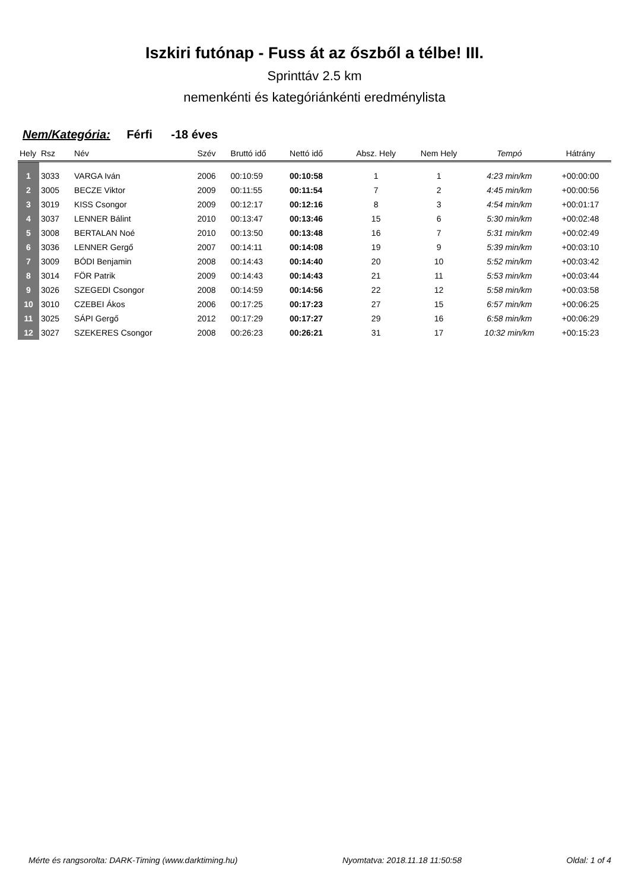Iszkiri futónap - Fuss át az őszből a télbe! III.
Sprinttáv 2.5 km
nemenkénti és kategóriánkénti eredménylista
Nem/Kategória: Férfi -18 éves
| Hely | Rsz | Név | Szév | Bruttó idő | Nettó idő | Absz. Hely | Nem Hely | Tempó | Hátrány |
| --- | --- | --- | --- | --- | --- | --- | --- | --- | --- |
| 1 | 3033 | VARGA Iván | 2006 | 00:10:59 | 00:10:58 | 1 | 1 | 4:23 min/km | +00:00:00 |
| 2 | 3005 | BECZE Viktor | 2009 | 00:11:55 | 00:11:54 | 7 | 2 | 4:45 min/km | +00:00:56 |
| 3 | 3019 | KISS Csongor | 2009 | 00:12:17 | 00:12:16 | 8 | 3 | 4:54 min/km | +00:01:17 |
| 4 | 3037 | LENNER Bálint | 2010 | 00:13:47 | 00:13:46 | 15 | 6 | 5:30 min/km | +00:02:48 |
| 5 | 3008 | BERTALAN Noé | 2010 | 00:13:50 | 00:13:48 | 16 | 7 | 5:31 min/km | +00:02:49 |
| 6 | 3036 | LENNER Gergő | 2007 | 00:14:11 | 00:14:08 | 19 | 9 | 5:39 min/km | +00:03:10 |
| 7 | 3009 | BÓDI Benjamin | 2008 | 00:14:43 | 00:14:40 | 20 | 10 | 5:52 min/km | +00:03:42 |
| 8 | 3014 | FÖR Patrik | 2009 | 00:14:43 | 00:14:43 | 21 | 11 | 5:53 min/km | +00:03:44 |
| 9 | 3026 | SZEGEDI Csongor | 2008 | 00:14:59 | 00:14:56 | 22 | 12 | 5:58 min/km | +00:03:58 |
| 10 | 3010 | CZEBEI Ákos | 2006 | 00:17:25 | 00:17:23 | 27 | 15 | 6:57 min/km | +00:06:25 |
| 11 | 3025 | SÁPI Gergő | 2012 | 00:17:29 | 00:17:27 | 29 | 16 | 6:58 min/km | +00:06:29 |
| 12 | 3027 | SZEKERES Csongor | 2008 | 00:26:23 | 00:26:21 | 31 | 17 | 10:32 min/km | +00:15:23 |
Mérte és rangsorolta: DARK-Timing (www.darktiming.hu) Nyomtatva: 2018.11.18 11:50:58 Oldal: 1 of 4